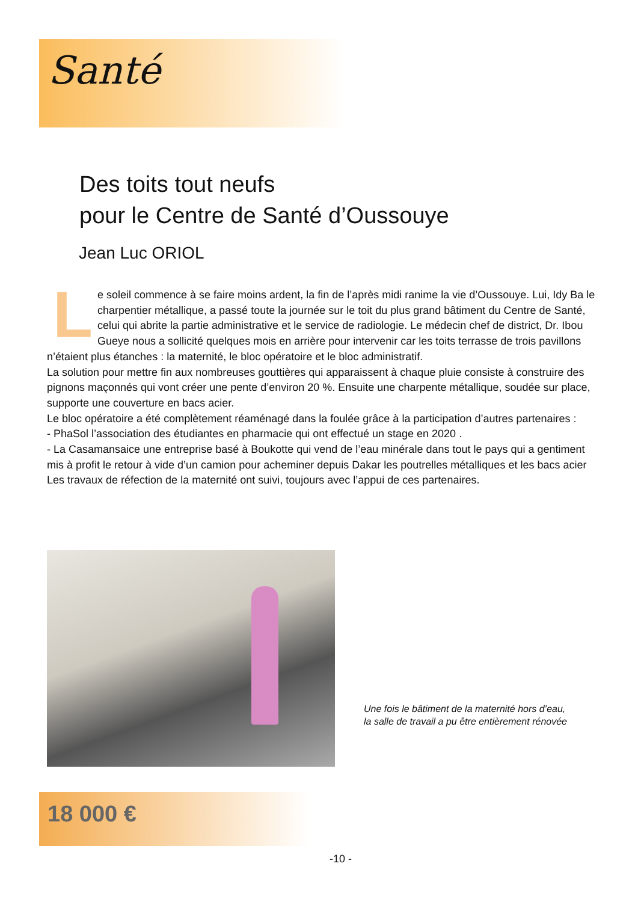Santé
Des toits tout neufs
pour le Centre de Santé d’Oussouye
Jean Luc ORIOL
Le soleil commence à se faire moins ardent, la fin de l’après midi ranime la vie d’Oussouye. Lui, Idy Ba le charpentier métallique, a passé toute la journée sur le toit du plus grand bâtiment du Centre de Santé, celui qui abrite la partie administrative et le service de radiologie. Le médecin chef de district, Dr. Ibou Gueye nous a sollicité quelques mois en arrière pour intervenir car les toits terrasse de trois pavillons n’étaient plus étanches : la maternité, le bloc opératoire et le bloc administratif.
La solution pour mettre fin aux nombreuses gouttières qui apparaissent à chaque pluie consiste à construire des pignons maçonnés qui vont créer une pente d’environ 20 %. Ensuite une charpente métallique, soudée sur place, supporte une couverture en bacs acier.
Le bloc opératoire a été complètement réaménagé dans la foulée grâce à la participation d’autres partenaires :
- PhaSol l’association des étudiantes en pharmacie qui ont effectué un stage en 2020 .
- La Casamansaice une entreprise basé à Boukotte qui vend de l’eau minérale dans tout le pays qui a gentiment mis à profit le retour à vide d’un camion pour acheminer depuis Dakar les poutrelles métalliques et les bacs acier
Les travaux de réfection de la maternité ont suivi, toujours avec l’appui de ces partenaires.
Une fois le bâtiment de la maternité hors d’eau, la salle de travail a pu être entièrement rénovée
18 000 €
-10 -